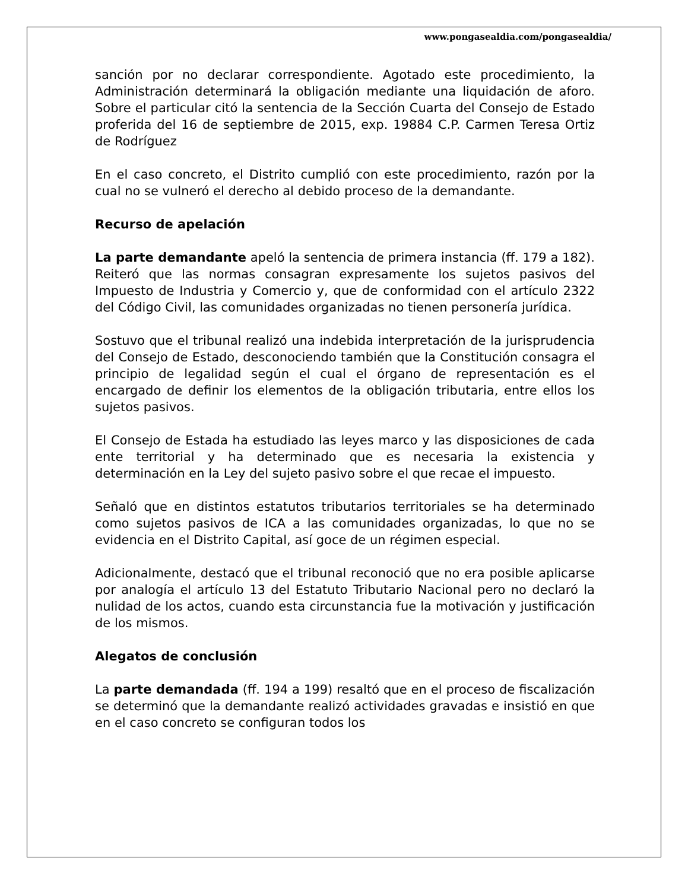www.pongasealdia.com/pongasealdia/
sanción por no declarar correspondiente. Agotado este procedimiento, la Administración determinará la obligación mediante una liquidación de aforo. Sobre el particular citó la sentencia de la Sección Cuarta del Consejo de Estado proferida del 16 de septiembre de 2015, exp. 19884 C.P. Carmen Teresa Ortiz de Rodríguez
En el caso concreto, el Distrito cumplió con este procedimiento, razón por la cual no se vulneró el derecho al debido proceso de la demandante.
Recurso de apelación
La parte demandante apeló la sentencia de primera instancia (ff. 179 a 182). Reiteró que las normas consagran expresamente los sujetos pasivos del Impuesto de Industria y Comercio y, que de conformidad con el artículo 2322 del Código Civil, las comunidades organizadas no tienen personería jurídica.
Sostuvo que el tribunal realizó una indebida interpretación de la jurisprudencia del Consejo de Estado, desconociendo también que la Constitución consagra el principio de legalidad según el cual el órgano de representación es el encargado de definir los elementos de la obligación tributaria, entre ellos los sujetos pasivos.
El Consejo de Estada ha estudiado las leyes marco y las disposiciones de cada ente territorial y ha determinado que es necesaria la existencia y determinación en la Ley del sujeto pasivo sobre el que recae el impuesto.
Señaló que en distintos estatutos tributarios territoriales se ha determinado como sujetos pasivos de ICA a las comunidades organizadas, lo que no se evidencia en el Distrito Capital, así goce de un régimen especial.
Adicionalmente, destacó que el tribunal reconoció que no era posible aplicarse por analogía el artículo 13 del Estatuto Tributario Nacional pero no declaró la nulidad de los actos, cuando esta circunstancia fue la motivación y justificación de los mismos.
Alegatos de conclusión
La parte demandada (ff. 194 a 199) resaltó que en el proceso de fiscalización se determinó que la demandante realizó actividades gravadas e insistió en que en el caso concreto se configuran todos los